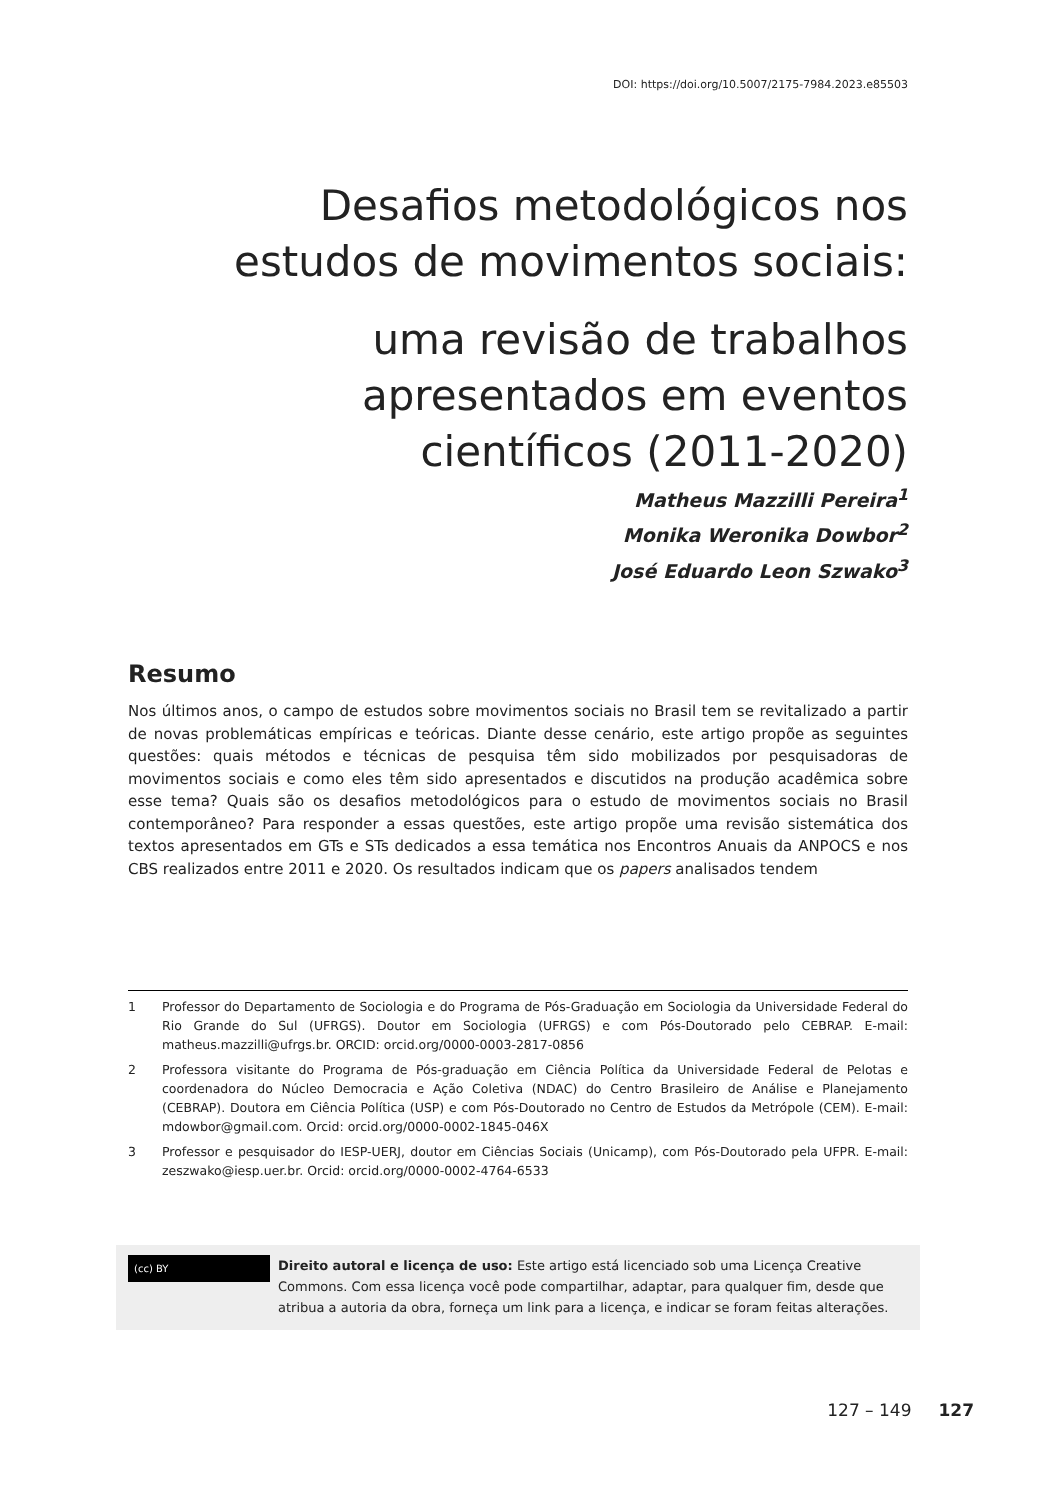DOI: https://doi.org/10.5007/2175-7984.2023.e85503
Desafios metodológicos nos estudos de movimentos sociais:
uma revisão de trabalhos apresentados em eventos científicos (2011-2020)
Matheus Mazzilli Pereira<sup>1</sup>
Monika Weronika Dowbor<sup>2</sup>
José Eduardo Leon Szwako<sup>3</sup>
Resumo
Nos últimos anos, o campo de estudos sobre movimentos sociais no Brasil tem se revitalizado a partir de novas problemáticas empíricas e teóricas. Diante desse cenário, este artigo propõe as seguintes questões: quais métodos e técnicas de pesquisa têm sido mobilizados por pesquisadoras de movimentos sociais e como eles têm sido apresentados e discutidos na produção acadêmica sobre esse tema? Quais são os desafios metodológicos para o estudo de movimentos sociais no Brasil contemporâneo? Para responder a essas questões, este artigo propõe uma revisão sistemática dos textos apresentados em GTs e STs dedicados a essa temática nos Encontros Anuais da ANPOCS e nos CBS realizados entre 2011 e 2020. Os resultados indicam que os papers analisados tendem
1 Professor do Departamento de Sociologia e do Programa de Pós-Graduação em Sociologia da Universidade Federal do Rio Grande do Sul (UFRGS). Doutor em Sociologia (UFRGS) e com Pós-Doutorado pelo CEBRAP. E-mail: matheus.mazzilli@ufrgs.br. ORCID: orcid.org/0000-0003-2817-0856
2 Professora visitante do Programa de Pós-graduação em Ciência Política da Universidade Federal de Pelotas e coordenadora do Núcleo Democracia e Ação Coletiva (NDAC) do Centro Brasileiro de Análise e Planejamento (CEBRAP). Doutora em Ciência Política (USP) e com Pós-Doutorado no Centro de Estudos da Metrópole (CEM). E-mail: mdowbor@gmail.com. Orcid: orcid.org/0000-0002-1845-046X
3 Professor e pesquisador do IESP-UERJ, doutor em Ciências Sociais (Unicamp), com Pós-Doutorado pela UFPR. E-mail: zeszwako@iesp.uer.br. Orcid: orcid.org/0000-0002-4764-6533
(cc) BY
Direito autoral e licença de uso: Este artigo está licenciado sob uma Licença Creative Commons. Com essa licença você pode compartilhar, adaptar, para qualquer fim, desde que atribua a autoria da obra, forneça um link para a licença, e indicar se foram feitas alterações.
127 – 149 127